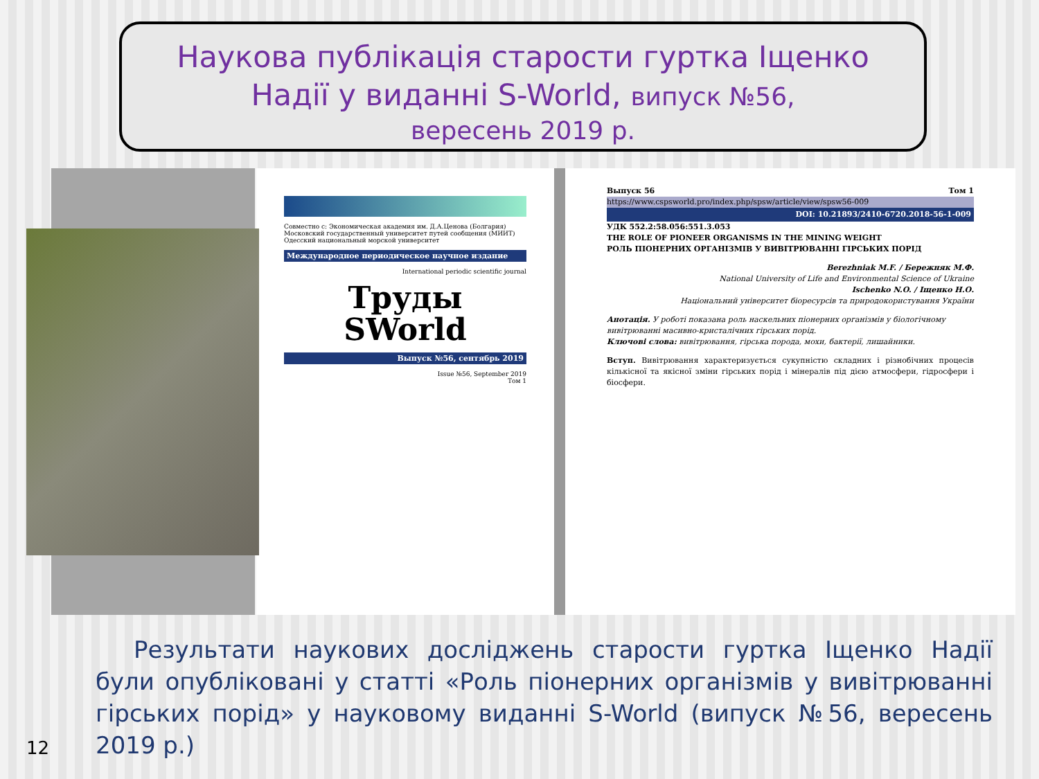Наукова публікація старости гуртка Іщенко
Надії у виданні S-World, випуск №56,
вересень 2019 р.
Совместно с: Экономическая академия им. Д.А.Ценова (Болгария)
Московский государственный университет путей сообщения (МИИТ)
Одесский национальный морской университет
Международное периодическое научное издание
International periodic scientific journal
Труды
SWorld
Выпуск №56, сентябрь 2019
Issue №56, September 2019
Том 1
Выпуск 56 Том 1
https://www.cspsworld.pro/index.php/spsw/article/view/spsw56-009
DOI: 10.21893/2410-6720.2018-56-1-009
УДК 552.2:58.056:551.3.053
THE ROLE OF PIONEER ORGANISMS IN THE MINING WEIGHT
РОЛЬ ПІОНЕРНИХ ОРГАНІЗМІВ У ВИВІТРЮВАННІ ГІРСЬКИХ ПОРІД
Berezhniak M.F. / Бережняк М.Ф.
National University of Life and Environmental Science of Ukraine
Ischenko N.O. / Іщенко Н.О.
Національний університет біоресурсів та природокористування України
Анотація. У роботі показана роль наскельних піонерних організмів у біологічному вивітрюванні масивно-кристалічних гірських порід.
Ключові слова: вивітрювання, гірська порода, мохи, бактерії, лишайники.
Вступ. Вивітрювання характеризується сукупністю складних і різнобічних процесів кількісної та якісної зміни гірських порід і мінералів під дією атмосфери, гідросфери і біосфери.
Результати наукових досліджень старости гуртка Іщенко Надії були опубліковані у статті «Роль піонерних організмів у вивітрюванні гірських порід» у науковому виданні S-World (випуск №56, вересень 2019 р.)
12